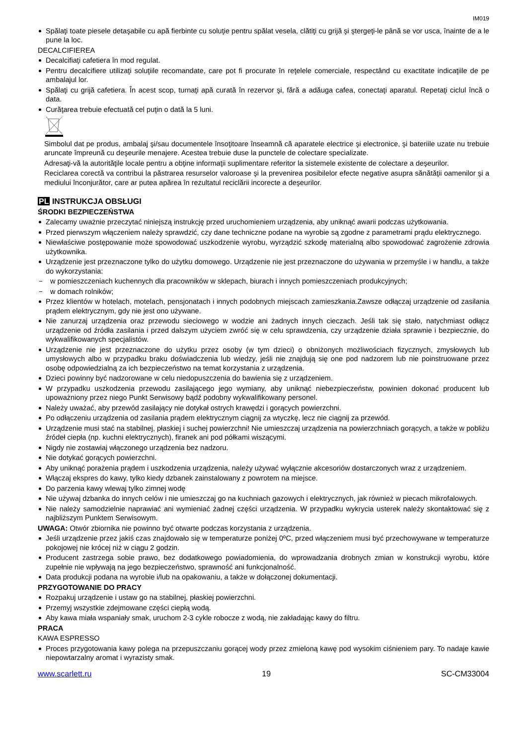IM019
Spălaţi toate piesele detaşabile cu apă fierbinte cu soluţie pentru spălat vesela, clătiţi cu grijă şi ştergeţi-le până se vor usca, înainte de a le pune la loc.
DECALCIFIEREA
Decalcifiaţi cafetiera în mod regulat.
Pentru decalcifiere utilizaţi soluţiile recomandate, care pot fi procurate în reţelele comerciale, respectând cu exactitate indicaţiile de pe ambalajul lor.
Spălaţi cu grijă cafetiera. În acest scop, turnaţi apă curată în rezervor şi, fără a adăuga cafea, conectaţi aparatul. Repetaţi ciclul încă o data.
Curăţarea trebuie efectuată cel puţin o dată la 5 luni.
Simbolul dat pe produs, ambalaj şi/sau documentele însoţitoare înseamnă că aparatele electrice şi electronice, şi bateriile uzate nu trebuie aruncate împreună cu deşeurile menajere. Acestea trebuie duse la punctele de colectare specializate.
Adresaţi-vă la autorităţile locale pentru a obţine informaţii suplimentare referitor la sistemele existente de colectare a deşeurilor.
Reciclarea corectă va contribui la păstrarea resurselor valoroase şi la prevenirea posibilelor efecte negative asupra sănătăţii oamenilor şi a mediului înconjurător, care ar putea apărea în rezultatul reciclării incorecte a deşeurilor.
PL INSTRUKCJA OBSŁUGI
ŚRODKI BEZPIECZEŃSTWA
Zalecamy uważnie przeczytać niniejszą instrukcję przed uruchomieniem urządzenia, aby uniknąć awarii podczas użytkowania.
Przed pierwszym włączeniem należy sprawdzić, czy dane techniczne podane na wyrobie są zgodne z parametrami prądu elektrycznego.
Niewłaściwe postępowanie może spowodować uszkodzenie wyrobu, wyrządzić szkodę materialną albo spowodować zagrożenie zdrowia użytkownika.
Urządzenie jest przeznaczone tylko do użytku domowego. Urządzenie nie jest przeznaczone do używania w przemyśle i w handlu, a także do wykorzystania:
w pomieszczeniach kuchennych dla pracowników w sklepach, biurach i innych pomieszczeniach produkcyjnych;
w domach rolników;
Przez klientów w hotelach, motelach, pensjonatach i innych podobnych miejscach zamieszkania.Zawsze odłączaj urządzenie od zasilania prądem elektrycznym, gdy nie jest ono używane.
Nie zanurzaj urządzenia oraz przewodu sieciowego w wodzie ani żadnych innych cieczach. Jeśli tak się stało, natychmiast odłącz urządzenie od źródła zasilania i przed dalszym użyciem zwróć się w celu sprawdzenia, czy urządzenie działa sprawnie i bezpiecznie, do wykwalifikowanych specjalistów.
Urządzenie nie jest przeznaczone do użytku przez osoby (w tym dzieci) o obniżonych możliwościach fizycznych, zmysłowych lub umysłowych albo w przypadku braku doświadczenia lub wiedzy, jeśli nie znajdują się one pod nadzorem lub nie poinstruowane przez osobę odpowiedzialną za ich bezpieczeństwo na temat korzystania z urządzenia.
Dzieci powinny być nadzorowane w celu niedopuszczenia do bawienia się z urządzeniem.
W przypadku uszkodzenia przewodu zasilającego jego wymiany, aby uniknąć niebezpieczeństw, powinien dokonać producent lub upoważniony przez niego Punkt Serwisowy bądź podobny wykwalifikowany personel.
Należy uważać, aby przewód zasilający nie dotykał ostrych krawędzi i gorących powierzchni.
Po odłączeniu urządzenia od zasilania prądem elektrycznym ciągnij za wtyczkę, lecz nie ciągnij za przewód.
Urządzenie musi stać na stabilnej, płaskiej i suchej powierzchni! Nie umieszczaj urządzenia na powierzchniach gorących, a także w pobliżu źródeł ciepła (np. kuchni elektrycznych), firanek ani pod półkami wiszącymi.
Nigdy nie zostawiaj włączonego urządzenia bez nadzoru.
Nie dotykać gorących powierzchni.
Aby uniknąć porażenia prądem i uszkodzenia urządzenia, należy używać wyłącznie akcesoriów dostarczonych wraz z urządzeniem.
Włączaj ekspres do kawy, tylko kiedy dzbanek zainstalowany z powrotem na miejsce.
Do parzenia kawy wlewaj tylko zimnej wodę
Nie używaj dzbanka do innych celów i nie umieszczaj go na kuchniach gazowych i elektrycznych, jak również w piecach mikrofalowych.
Nie należy samodzielnie naprawiać ani wymieniać żadnej części urządzenia. W przypadku wykrycia usterek należy skontaktować się z najbliższym Punktem Serwisowym.
UWAGA: Otwór zbiornika nie powinno być otwarte podczas korzystania z urządzenia.
Jeśli urządzenie przez jakiś czas znajdowało się w temperaturze poniżej 0ºC, przed włączeniem musi być przechowywane w temperaturze pokojowej nie krócej niż w ciągu 2 godzin.
Producent zastrzega sobie prawo, bez dodatkowego powiadomienia, do wprowadzania drobnych zmian w konstrukcji wyrobu, które zupełnie nie wpływają na jego bezpieczeństwo, sprawność ani funkcjonalność.
Data produkcji podana na wyrobie i/lub na opakowaniu, a także w dołączonej dokumentacji.
PRZYGOTOWANIE DO PRACY
Rozpakuj urządzenie i ustaw go na stabilnej, płaskiej powierzchni.
Przemyj wszystkie zdejmowane części ciepłą wodą.
Aby kawa miała wspaniały smak, uruchom 2-3 cykle robocze z wodą, nie zakładając kawy do filtru.
PRACA
KAWA ESPRESSO
Proces przygotowania kawy polega na przepuszczaniu gorącej wody przez zmieloną kawę pod wysokim ciśnieniem pary. To nadaje kawie niepowtarzalny aromat i wyrazisty smak.
www.scarlett.ru 19 SC-CM33004